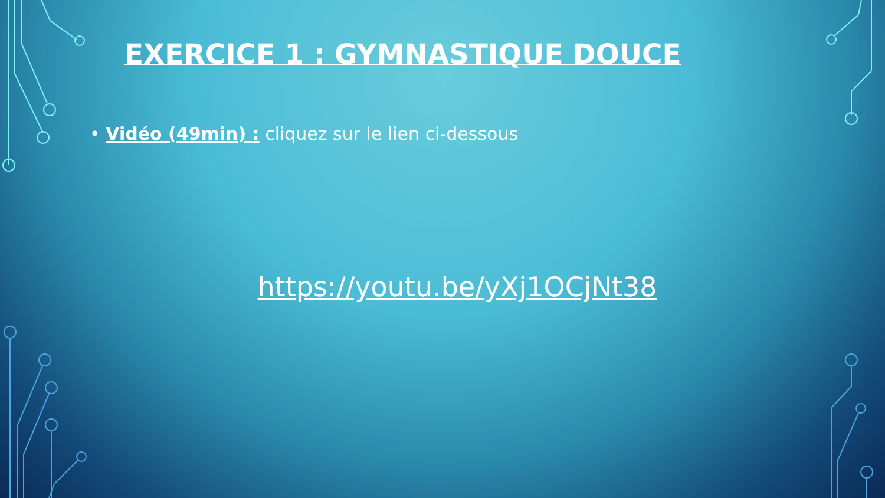EXERCICE 1 : GYMNASTIQUE DOUCE
• Vidéo (49min) : cliquez sur le lien ci-dessous
https://youtu.be/yXj1OCjNt38